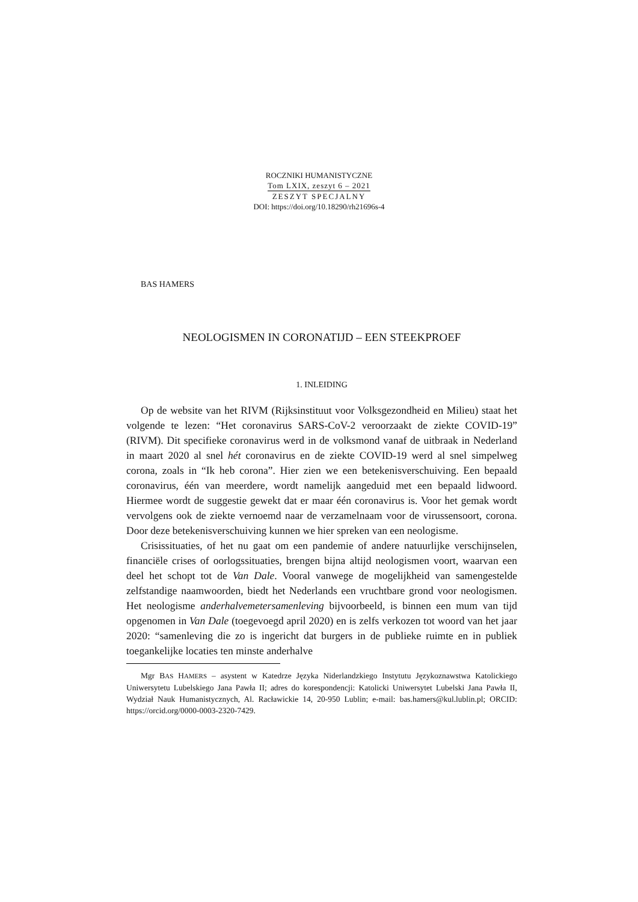ROCZNIKI HUMANISTYCZNE
Tom LXIX, zeszyt 6 – 2021
ZESZYT SPECJALNY
DOI: https://doi.org/10.18290/rh21696s-4
BAS HAMERS
NEOLOGISMEN IN CORONATIJD – EEN STEEKPROEF
1. INLEIDING
Op de website van het RIVM (Rijksinstituut voor Volksgezondheid en Milieu) staat het volgende te lezen: “Het coronavirus SARS-CoV-2 veroorzaakt de ziekte COVID-19” (RIVM). Dit specifieke coronavirus werd in de volksmond vanaf de uitbraak in Nederland in maart 2020 al snel hét coronavirus en de ziekte COVID-19 werd al snel simpelweg corona, zoals in “Ik heb corona”. Hier zien we een betekenisverschuiving. Een bepaald coronavirus, één van meerdere, wordt namelijk aangeduid met een bepaald lidwoord. Hiermee wordt de suggestie gewekt dat er maar één coronavirus is. Voor het gemak wordt vervolgens ook de ziekte vernoemd naar de verzamelnaam voor de virussensoort, corona. Door deze betekenisverschuiving kunnen we hier spreken van een neologisme.
Crisissituaties, of het nu gaat om een pandemie of andere natuurlijke verschijnselen, financiële crises of oorlogssituaties, brengen bijna altijd neologismen voort, waarvan een deel het schopt tot de Van Dale. Vooral vanwege de mogelijkheid van samengestelde zelfstandige naamwoorden, biedt het Nederlands een vruchtbare grond voor neologismen. Het neologisme anderhalvemetersamenleving bijvoorbeeld, is binnen een mum van tijd opgenomen in Van Dale (toegevoegd april 2020) en is zelfs verkozen tot woord van het jaar 2020: “samenleving die zo is ingericht dat burgers in de publieke ruimte en in publiek toegankelijke locaties ten minste anderhalve
Mgr BAS HAMERS – asystent w Katedrze Języka Niderlandzkiego Instytutu Językoznawstwa Katolickiego Uniwersytetu Lubelskiego Jana Pawła II; adres do korespondencji: Katolicki Uniwersytet Lubelski Jana Pawła II, Wydział Nauk Humanistycznych, Al. Racławickie 14, 20-950 Lublin; e-mail: bas.hamers@kul.lublin.pl; ORCID: https://orcid.org/0000-0003-2320-7429.